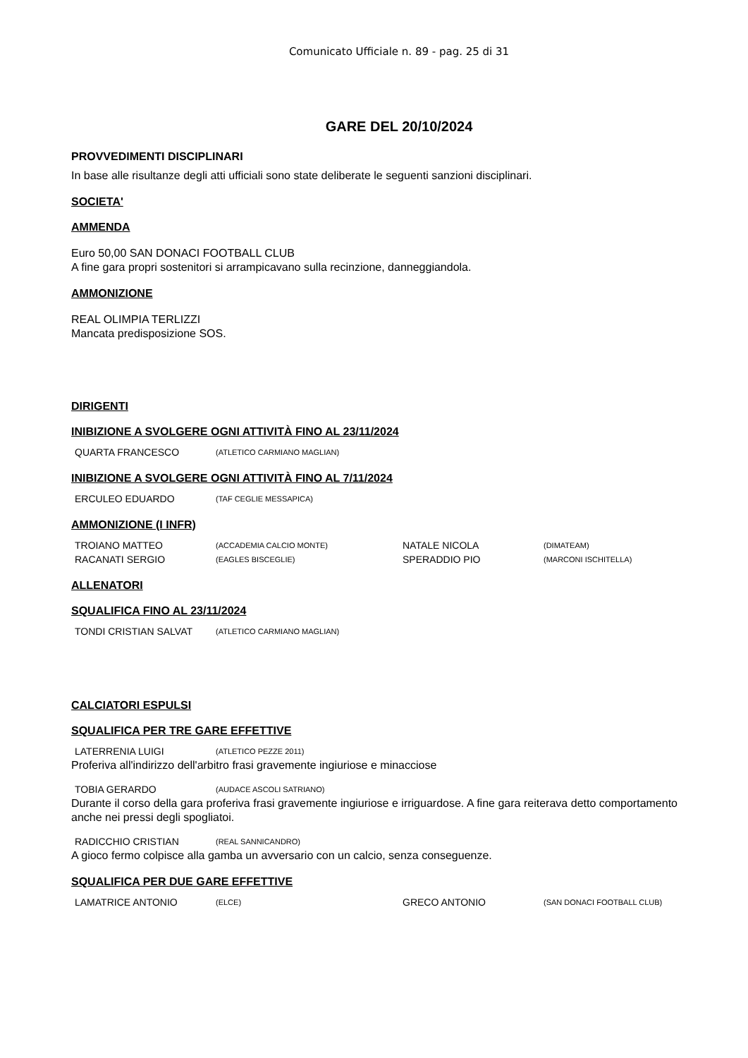Comunicato Ufficiale n. 89 - pag. 25 di 31
GARE DEL 20/10/2024
PROVVEDIMENTI DISCIPLINARI
In base alle risultanze degli atti ufficiali sono state deliberate le seguenti sanzioni disciplinari.
SOCIETA'
AMMENDA
Euro 50,00 SAN DONACI FOOTBALL CLUB
A fine gara propri sostenitori si arrampicavano sulla recinzione, danneggiandola.
AMMONIZIONE
REAL OLIMPIA TERLIZZI
Mancata predisposizione SOS.
DIRIGENTI
INIBIZIONE A SVOLGERE OGNI ATTIVITÀ FINO AL 23/11/2024
| QUARTA FRANCESCO | (ATLETICO CARMIANO MAGLIAN) |
INIBIZIONE A SVOLGERE OGNI ATTIVITÀ FINO AL 7/11/2024
| ERCULEO EDUARDO | (TAF CEGLIE MESSAPICA) |
AMMONIZIONE (I INFR)
| TROIANO MATTEO | (ACCADEMIA CALCIO MONTE) | NATALE NICOLA | (DIMATEAM) |
| RACANATI SERGIO | (EAGLES BISCEGLIE) | SPERADDIO PIO | (MARCONI ISCHITELLA) |
ALLENATORI
SQUALIFICA FINO AL 23/11/2024
| TONDI CRISTIAN SALVAT | (ATLETICO CARMIANO MAGLIAN) |
CALCIATORI ESPULSI
SQUALIFICA PER TRE GARE EFFETTIVE
| LATERRENIA LUIGI | (ATLETICO PEZZE 2011) |
Proferiva all'indirizzo dell'arbitro frasi gravemente ingiuriose e minacciose
| TOBIA GERARDO | (AUDACE ASCOLI SATRIANO) |
Durante il corso della gara proferiva frasi gravemente ingiuriose e irriguardose. A fine gara reiterava detto comportamento anche nei pressi degli spogliatoi.
| RADICCHIO CRISTIAN | (REAL SANNICANDRO) |
A gioco fermo colpisce alla gamba un avversario con un calcio, senza conseguenze.
SQUALIFICA PER DUE GARE EFFETTIVE
| LAMATRICE ANTONIO | (ELCE) | GRECO ANTONIO | (SAN DONACI FOOTBALL CLUB) |